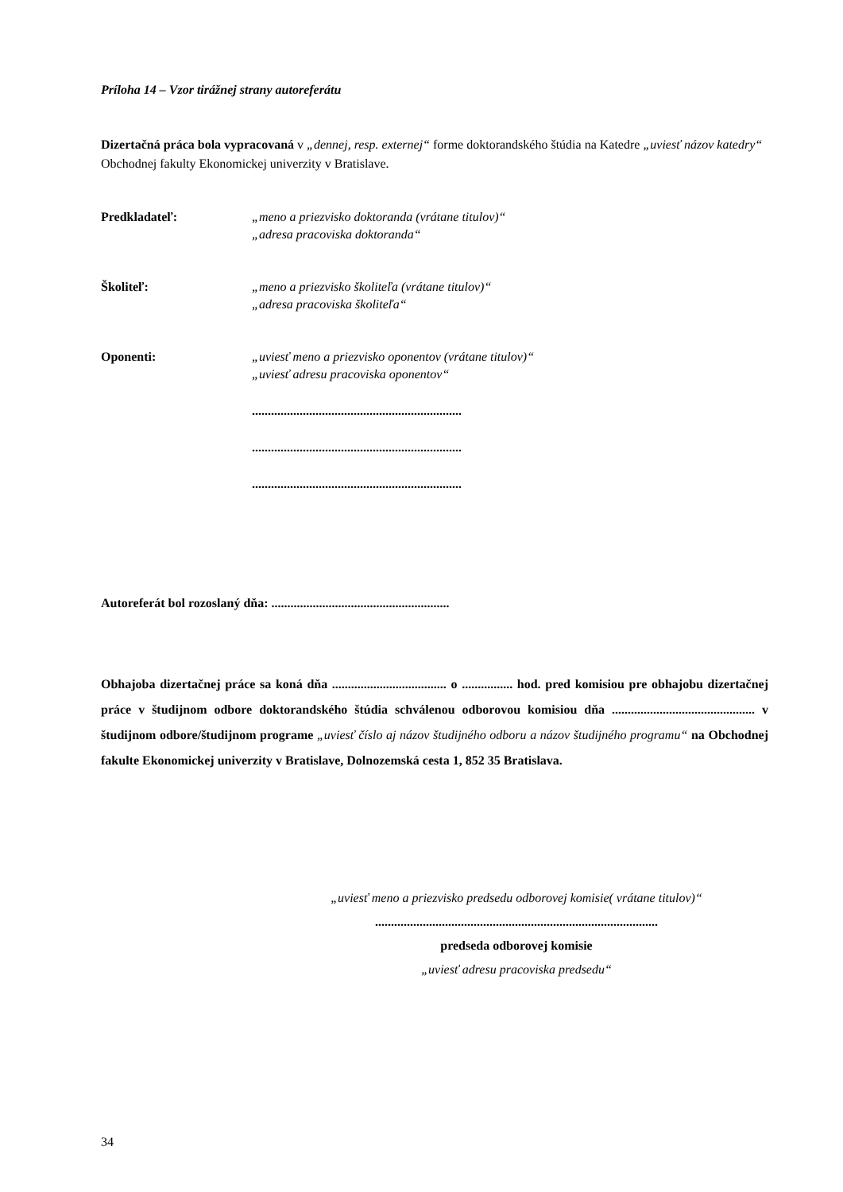Príloha 14 – Vzor tirážnej strany autoreferátu
Dizertačná práca bola vypracovaná v „dennej, resp. externej“ forme doktorandského štúdia na Katedre „uviesť názov katedry“ Obchodnej fakulty Ekonomickej univerzity v Bratislave.
Predkladateľ: „meno a priezvisko doktoranda (vrátane titulov)“
„adresa pracoviska doktoranda“
Školiteľ: „meno a priezvisko školiteľa (vrátane titulov)“
„adresa pracoviska školiteľa“
Oponenti: „uviesť meno a priezvisko oponentov (vrátane titulov)“
„uviesť adresu pracoviska oponentov“
..................................................................
..................................................................
..................................................................
Autoreferát bol rozoslaný dňa: ........................................................
Obhajoba dizertačnej práce sa koná dňa .................................... o ................ hod. pred komisiou pre obhajobu dizertačnej práce v študijnom odbore doktorandského štúdia schválenou odborovou komisiou dňa ............................................. v študijnom odbore/študijnom programe „uviesť číslo aj názov študijného odboru a názov študijného programu“ na Obchodnej fakulte Ekonomickej univerzity v Bratislave, Dolnozemská cesta 1, 852 35 Bratislava.
„uviesť meno a priezvisko predsedu odborovej komisie( vrátane titulov)“
.........................................................................................
predseda odborovej komisie
„uviesť adresu pracoviska predsedu“
34